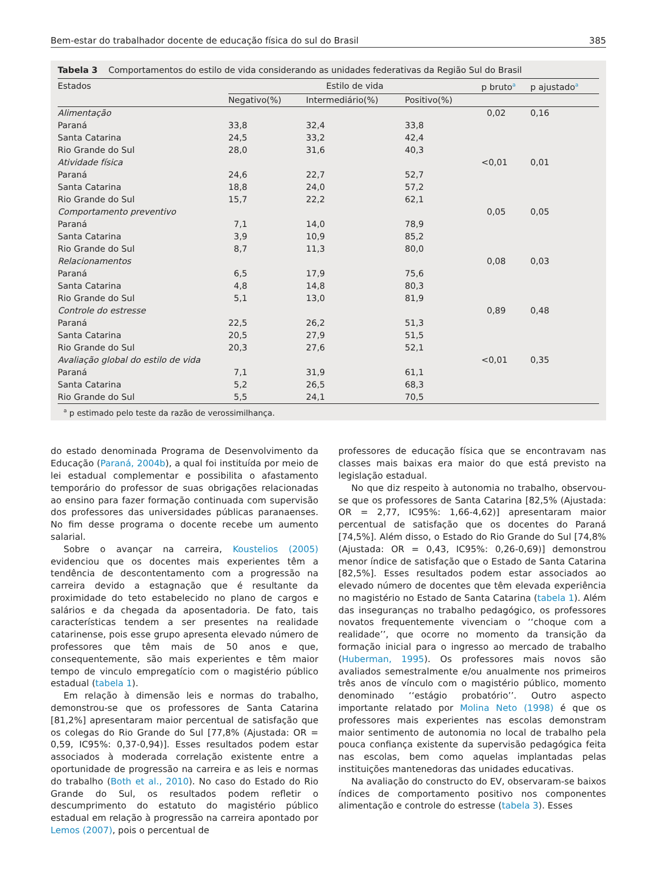Bem-estar do trabalhador docente de educação física do sul do Brasil 385
Tabela 3 Comportamentos do estilo de vida considerando as unidades federativas da Região Sul do Brasil
| Estados | Estilo de vida | | | p bruto<sup>a</sup> | p ajustado<sup>a</sup> |
| --- | --- | --- | --- | --- | --- |
| | Negativo(%) | Intermediário(%) | Positivo(%) | | |
| Alimentação | | | | 0,02 | 0,16 |
| Paraná | 33,8 | 32,4 | 33,8 | | |
| Santa Catarina | 24,5 | 33,2 | 42,4 | | |
| Rio Grande do Sul | 28,0 | 31,6 | 40,3 | | |
| Atividade física | | | | <0,01 | 0,01 |
| Paraná | 24,6 | 22,7 | 52,7 | | |
| Santa Catarina | 18,8 | 24,0 | 57,2 | | |
| Rio Grande do Sul | 15,7 | 22,2 | 62,1 | | |
| Comportamento preventivo | | | | 0,05 | 0,05 |
| Paraná | 7,1 | 14,0 | 78,9 | | |
| Santa Catarina | 3,9 | 10,9 | 85,2 | | |
| Rio Grande do Sul | 8,7 | 11,3 | 80,0 | | |
| Relacionamentos | | | | 0,08 | 0,03 |
| Paraná | 6,5 | 17,9 | 75,6 | | |
| Santa Catarina | 4,8 | 14,8 | 80,3 | | |
| Rio Grande do Sul | 5,1 | 13,0 | 81,9 | | |
| Controle do estresse | | | | 0,89 | 0,48 |
| Paraná | 22,5 | 26,2 | 51,3 | | |
| Santa Catarina | 20,5 | 27,9 | 51,5 | | |
| Rio Grande do Sul | 20,3 | 27,6 | 52,1 | | |
| Avaliação global do estilo de vida | | | | <0,01 | 0,35 |
| Paraná | 7,1 | 31,9 | 61,1 | | |
| Santa Catarina | 5,2 | 26,5 | 68,3 | | |
| Rio Grande do Sul | 5,5 | 24,1 | 70,5 | | |
<sup>a</sup> p estimado pelo teste da razão de verossimilhança.
do estado denominada Programa de Desenvolvimento da Educação (Paraná, 2004b), a qual foi instituída por meio de lei estadual complementar e possibilita o afastamento temporário do professor de suas obrigações relacionadas ao ensino para fazer formação continuada com supervisão dos professores das universidades públicas paranaenses. No fim desse programa o docente recebe um aumento salarial.
Sobre o avançar na carreira, Koustelios (2005) evidenciou que os docentes mais experientes têm a tendência de descontentamento com a progressão na carreira devido a estagnação que é resultante da proximidade do teto estabelecido no plano de cargos e salários e da chegada da aposentadoria. De fato, tais características tendem a ser presentes na realidade catarinense, pois esse grupo apresenta elevado número de professores que têm mais de 50 anos e que, consequentemente, são mais experientes e têm maior tempo de vinculo empregatício com o magistério público estadual (tabela 1).
Em relação à dimensão leis e normas do trabalho, demonstrou-se que os professores de Santa Catarina [81,2%] apresentaram maior percentual de satisfação que os colegas do Rio Grande do Sul [77,8% (Ajustada: OR = 0,59, IC95%: 0,37-0,94)]. Esses resultados podem estar associados à moderada correlação existente entre a oportunidade de progressão na carreira e as leis e normas do trabalho (Both et al., 2010). No caso do Estado do Rio Grande do Sul, os resultados podem refletir o descumprimento do estatuto do magistério público estadual em relação à progressão na carreira apontado por Lemos (2007), pois o percentual de
professores de educação física que se encontravam nas classes mais baixas era maior do que está previsto na legislação estadual.
No que diz respeito à autonomia no trabalho, observou-se que os professores de Santa Catarina [82,5% (Ajustada: OR = 2,77, IC95%: 1,66-4,62)] apresentaram maior percentual de satisfação que os docentes do Paraná [74,5%]. Além disso, o Estado do Rio Grande do Sul [74,8% (Ajustada: OR = 0,43, IC95%: 0,26-0,69)] demonstrou menor índice de satisfação que o Estado de Santa Catarina [82,5%]. Esses resultados podem estar associados ao elevado número de docentes que têm elevada experiência no magistério no Estado de Santa Catarina (tabela 1). Além das inseguranças no trabalho pedagógico, os professores novatos frequentemente vivenciam o ‘‘choque com a realidade’’, que ocorre no momento da transição da formação inicial para o ingresso ao mercado de trabalho (Huberman, 1995). Os professores mais novos são avaliados semestralmente e/ou anualmente nos primeiros três anos de vínculo com o magistério público, momento denominado ‘‘estágio probatório’’. Outro aspecto importante relatado por Molina Neto (1998) é que os professores mais experientes nas escolas demonstram maior sentimento de autonomia no local de trabalho pela pouca confiança existente da supervisão pedagógica feita nas escolas, bem como aquelas implantadas pelas instituições mantenedoras das unidades educativas.
Na avaliação do constructo do EV, observaram-se baixos índices de comportamento positivo nos componentes alimentação e controle do estresse (tabela 3). Esses